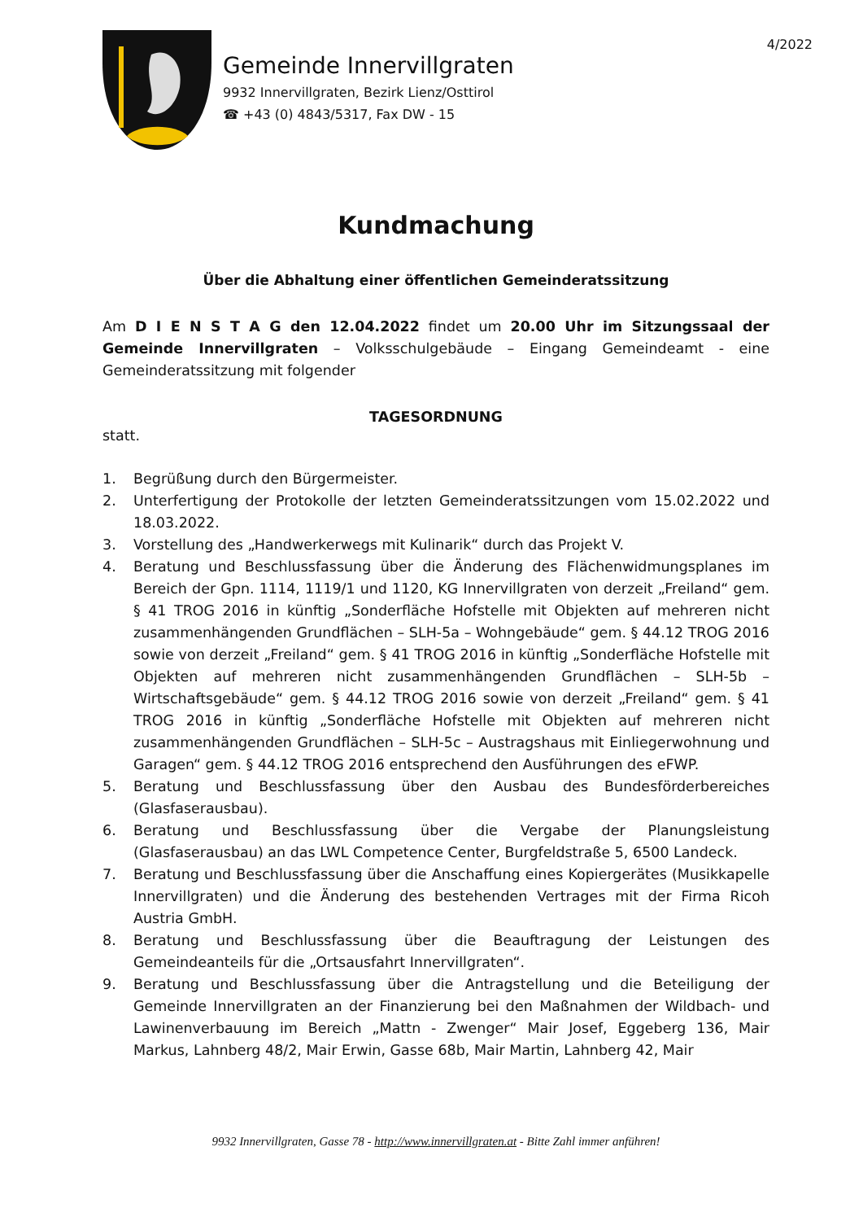4/2022
Gemeinde Innervillgraten
9932 Innervillgraten, Bezirk Lienz/Osttirol
☎ +43 (0) 4843/5317, Fax DW - 15
Kundmachung
Über die Abhaltung einer öffentlichen Gemeinderatssitzung
Am D I E N S T A G den 12.04.2022 findet um 20.00 Uhr im Sitzungssaal der Gemeinde Innervillgraten – Volksschulgebäude – Eingang Gemeindeamt - eine Gemeinderatssitzung mit folgender
TAGESORDNUNG
statt.
1. Begrüßung durch den Bürgermeister.
2. Unterfertigung der Protokolle der letzten Gemeinderatssitzungen vom 15.02.2022 und 18.03.2022.
3. Vorstellung des „Handwerkerwegs mit Kulinarik“ durch das Projekt V.
4. Beratung und Beschlussfassung über die Änderung des Flächenwidmungsplanes im Bereich der Gpn. 1114, 1119/1 und 1120, KG Innervillgraten von derzeit „Freiland“ gem. § 41 TROG 2016 in künftig „Sonderfläche Hofstelle mit Objekten auf mehreren nicht zusammenhängenden Grundflächen – SLH-5a – Wohngebäude“ gem. § 44.12 TROG 2016 sowie von derzeit „Freiland“ gem. § 41 TROG 2016 in künftig „Sonderfläche Hofstelle mit Objekten auf mehreren nicht zusammenhängenden Grundflächen – SLH-5b – Wirtschaftsgebäude“ gem. § 44.12 TROG 2016 sowie von derzeit „Freiland“ gem. § 41 TROG 2016 in künftig „Sonderfläche Hofstelle mit Objekten auf mehreren nicht zusammenhängenden Grundflächen – SLH-5c – Austragshaus mit Einliegerwohnung und Garagen“ gem. § 44.12 TROG 2016 entsprechend den Ausführungen des eFWP.
5. Beratung und Beschlussfassung über den Ausbau des Bundesförderbereiches (Glasfaserausbau).
6. Beratung und Beschlussfassung über die Vergabe der Planungsleistung (Glasfaserausbau) an das LWL Competence Center, Burgfeldstraße 5, 6500 Landeck.
7. Beratung und Beschlussfassung über die Anschaffung eines Kopiergerätes (Musikkapelle Innervillgraten) und die Änderung des bestehenden Vertrages mit der Firma Ricoh Austria GmbH.
8. Beratung und Beschlussfassung über die Beauftragung der Leistungen des Gemeindeanteils für die „Ortsausfahrt Innervillgraten“.
9. Beratung und Beschlussfassung über die Antragstellung und die Beteiligung der Gemeinde Innervillgraten an der Finanzierung bei den Maßnahmen der Wildbach- und Lawinenverbauung im Bereich „Mattn - Zwenger“ Mair Josef, Eggeberg 136, Mair Markus, Lahnberg 48/2, Mair Erwin, Gasse 68b, Mair Martin, Lahnberg 42, Mair
9932 Innervillgraten, Gasse 78 - http://www.innervillgraten.at - Bitte Zahl immer anführen!